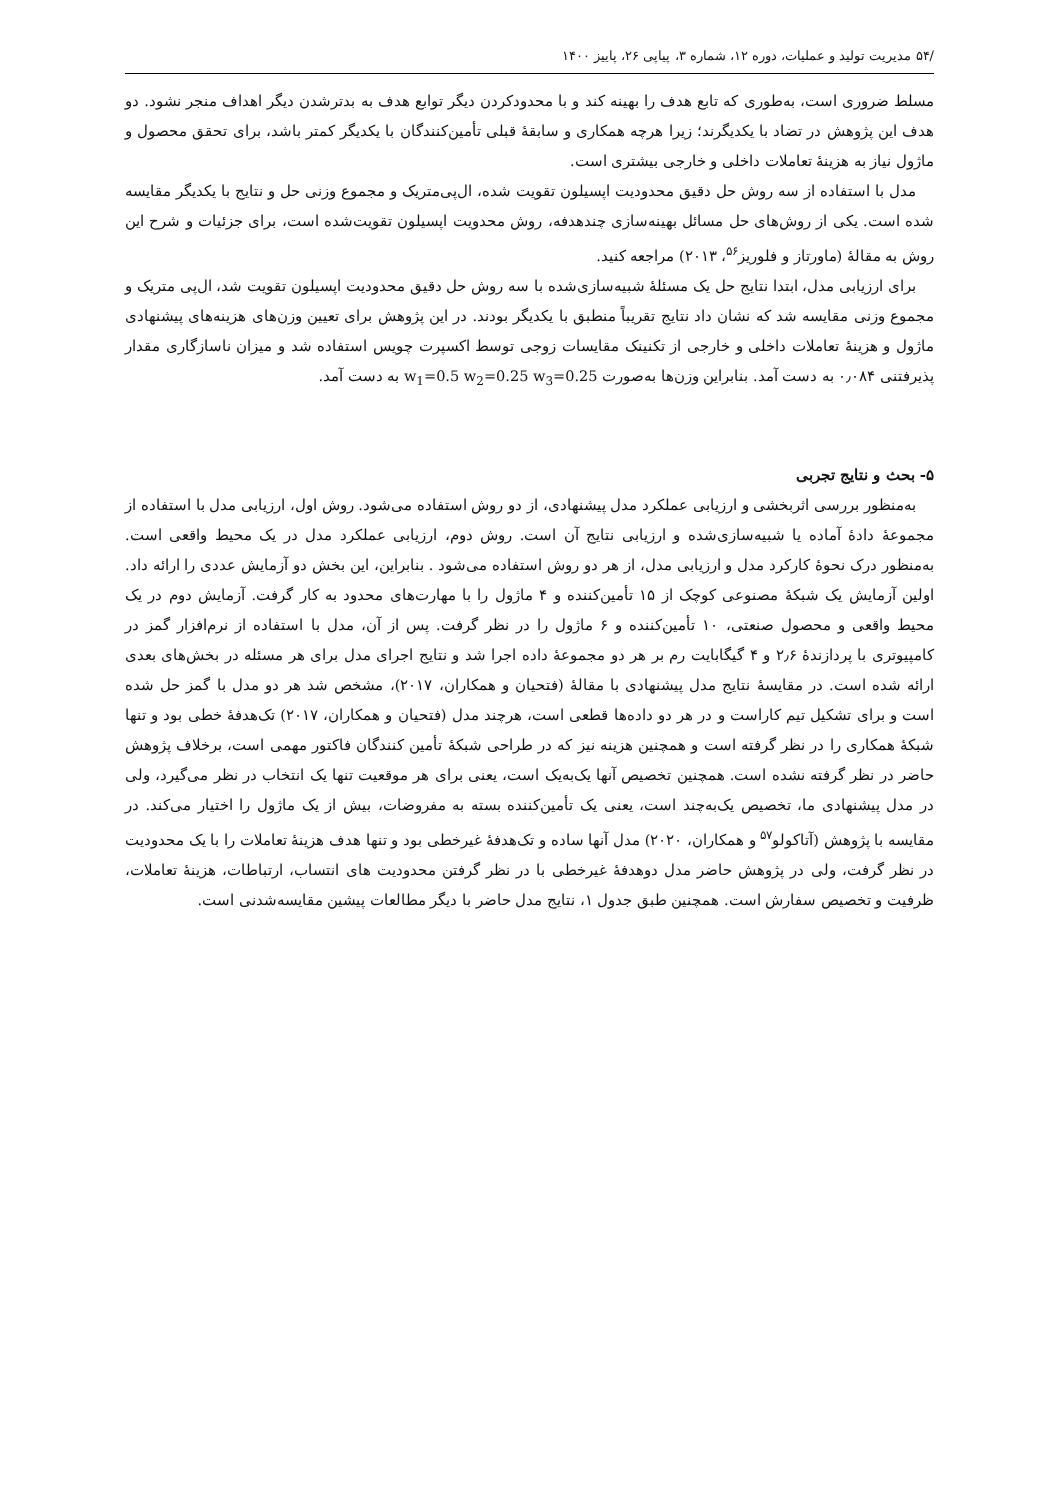/۵۴ مدیریت تولید و عملیات، دوره ۱۲، شماره ۳، پیاپی ۲۶، پاییز ۱۴۰۰
مسلط ضروری است، به‌طوری که تابع هدف را بهینه کند و با محدودکردن دیگر توابع هدف به بدترشدن دیگر اهداف منجر نشود. دو هدف این پژوهش در تضاد با یکدیگرند؛ زیرا هرچه همکاری و سابقهٔ قبلی تأمین‌کنندگان با یکدیگر کمتر باشد، برای تحقق محصول و ماژول نیاز به هزینهٔ تعاملات داخلی و خارجی بیشتری است.
مدل با استفاده از سه روش حل دقیق محدودیت اپسیلون تقویت شده، ال‌پی‌متریک و مجموع وزنی حل و نتایج با یکدیگر مقایسه شده است. یکی از روش‌های حل مسائل بهینه‌سازی چندهدفه، روش محدویت اپسیلون تقویت‌شده است، برای جزئیات و شرح این روش به مقالهٔ (ماورتاز و فلوریز<sup>۵۶</sup>، ۲۰۱۳) مراجعه کنید.
برای ارزیابی مدل، ابتدا نتایج حل یک مسئلهٔ شبیه‌سازی‌شده با سه روش حل دقیق محدودیت اپسیلون تقویت شد، ال‌پی متریک و مجموع وزنی مقایسه شد که نشان داد نتایج تقریباً منطبق با یکدیگر بودند. در این پژوهش برای تعیین وزن‌های هزینه‌های پیشنهادی ماژول و هزینهٔ تعاملات داخلی و خارجی از تکنینک مقایسات زوجی توسط اکسپرت چویس استفاده شد و میزان ناسازگاری مقدار پذیرفتنی ۰٫۰۸۴ به دست آمد. بنابراین وزن‌ها به‌صورت w<sub>1</sub>=0.5 w<sub>2</sub>=0.25 w<sub>3</sub>=0.25 به دست آمد.
۵- بحث و نتایج تجربی
به‌منظور بررسی اثربخشی و ارزیابی عملکرد مدل پیشنهادی، از دو روش استفاده می‌شود. روش اول، ارزیابی مدل با استفاده از مجموعهٔ دادهٔ آماده یا شبیه‌سازی‌شده و ارزیابی نتایج آن است. روش دوم، ارزیابی عملکرد مدل در یک محیط واقعی است. به‌منظور درک نحوهٔ کارکرد مدل و ارزیابی مدل، از هر دو روش استفاده می‌شود . بنابراین، این بخش دو آزمایش عددی را ارائه داد. اولین آزمایش یک شبکهٔ مصنوعی کوچک از ۱۵ تأمین‌کننده و ۴ ماژول را با مهارت‌های محدود به کار گرفت. آزمایش دوم در یک محیط واقعی و محصول صنعتی، ۱۰ تأمین‌کننده و ۶ ماژول را در نظر گرفت. پس از آن، مدل با استفاده از نرم‌افزار گمز در کامپیوتری با پردازندهٔ ۲٫۶ و ۴ گیگابایت رم بر هر دو مجموعهٔ داده اجرا شد و نتایج اجرای مدل برای هر مسئله در بخش‌های بعدی ارائه شده است. در مقایسهٔ نتایج مدل پیشنهادی با مقالهٔ (فتحیان و همکاران، ۲۰۱۷)، مشخص شد هر دو مدل با گمز حل شده است و برای تشکیل تیم کاراست و در هر دو داده‌ها قطعی است، هرچند مدل (فتحیان و همکاران، ۲۰۱۷) تک‌هدفهٔ خطی بود و تنها شبکهٔ همکاری را در نظر گرفته است و همچنین هزینه نیز که در طراحی شبکهٔ تأمین کنندگان فاکتور مهمی است، برخلاف پژوهش حاضر در نظر گرفته نشده است. همچنین تخصیص آنها یک‌به‌یک است، یعنی برای هر موقعیت تنها یک انتخاب در نظر می‌گیرد، ولی در مدل پیشنهادی ما، تخصیص یک‌به‌چند است، یعنی یک تأمین‌کننده بسته به مفروضات، بیش از یک ماژول را اختیار می‌کند. در مقایسه با پژوهش (آتاکولو<sup>۵۷</sup> و همکاران، ۲۰۲۰) مدل آنها ساده و تک‌هدفهٔ غیرخطی بود و تنها هدف هزینهٔ تعاملات را با یک محدودیت در نظر گرفت، ولی در پژوهش حاضر مدل دوهدفهٔ غیرخطی با در نظر گرفتن محدودیت های انتساب، ارتباطات، هزینهٔ تعاملات، ظرفیت و تخصیص سفارش است. همچنین طبق جدول ۱، نتایج مدل حاضر با دیگر مطالعات پیشین مقایسه‌شدنی است.